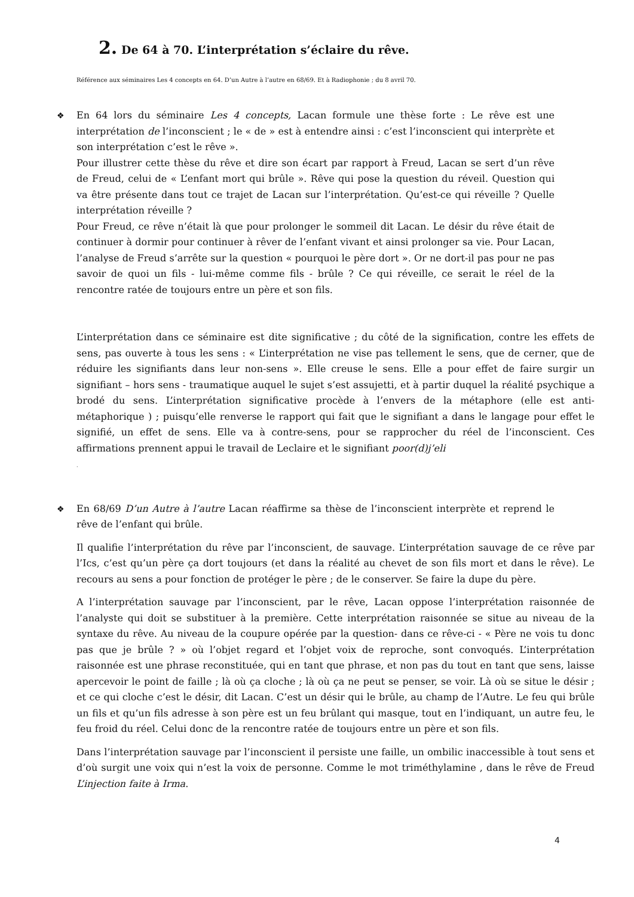2. De 64 à 70. L’interprétation s’éclaire du rêve.
Référence aux séminaires Les 4 concepts en 64. D’un Autre à l’autre en 68/69. Et à Radiophonie ; du 8 avril 70.
❖ En 64 lors du séminaire Les 4 concepts, Lacan formule une thèse forte : Le rêve est une interprétation de l’inconscient ; le « de » est à entendre ainsi : c’est l’inconscient qui interprète et son interprétation c’est le rêve ».
Pour illustrer cette thèse du rêve et dire son écart par rapport à Freud, Lacan se sert d’un rêve de Freud, celui de « L’enfant mort qui brûle ». Rêve qui pose la question du réveil. Question qui va être présente dans tout ce trajet de Lacan sur l’interprétation. Qu’est-ce qui réveille ? Quelle interprétation réveille ?
Pour Freud, ce rêve n’était là que pour prolonger le sommeil dit Lacan. Le désir du rêve était de continuer à dormir pour continuer à rêver de l’enfant vivant et ainsi prolonger sa vie. Pour Lacan, l’analyse de Freud s’arrête sur la question « pourquoi le père dort ». Or ne dort-il pas pour ne pas savoir de quoi un fils - lui-même comme fils - brûle ? Ce qui réveille, ce serait le réel de la rencontre ratée de toujours entre un père et son fils.
L’interprétation dans ce séminaire est dite significative ; du côté de la signification, contre les effets de sens, pas ouverte à tous les sens : « L’interprétation ne vise pas tellement le sens, que de cerner, que de réduire les signifiants dans leur non-sens ». Elle creuse le sens. Elle a pour effet de faire surgir un signifiant – hors sens - traumatique auquel le sujet s’est assujetti, et à partir duquel la réalité psychique a brodé du sens. L’interprétation significative procède à l’envers de la métaphore (elle est anti- métaphorique ) ; puisqu’elle renverse le rapport qui fait que le signifiant a dans le langage pour effet le signifié, un effet de sens. Elle va à contre-sens, pour se rapprocher du réel de l’inconscient. Ces affirmations prennent appui le travail de Leclaire et le signifiant poor(d)j’eli
.
❖ En 68/69 D’un Autre à l’autre Lacan réaffirme sa thèse de l’inconscient interprète et reprend le rêve de l’enfant qui brûle.
Il qualifie l’interprétation du rêve par l’inconscient, de sauvage. L’interprétation sauvage de ce rêve par l’Ics, c’est qu’un père ça dort toujours (et dans la réalité au chevet de son fils mort et dans le rêve). Le recours au sens a pour fonction de protéger le père ; de le conserver. Se faire la dupe du père.
A l’interprétation sauvage par l’inconscient, par le rêve, Lacan oppose l’interprétation raisonnée de l’analyste qui doit se substituer à la première. Cette interprétation raisonnée se situe au niveau de la syntaxe du rêve. Au niveau de la coupure opérée par la question- dans ce rêve-ci - « Père ne vois tu donc pas que je brûle ? » où l’objet regard et l’objet voix de reproche, sont convoqués. L’interprétation raisonnée est une phrase reconstituée, qui en tant que phrase, et non pas du tout en tant que sens, laisse apercevoir le point de faille ; là où ça cloche ; là où ça ne peut se penser, se voir. Là où se situe le désir ; et ce qui cloche c’est le désir, dit Lacan. C’est un désir qui le brûle, au champ de l’Autre. Le feu qui brûle un fils et qu’un fils adresse à son père est un feu brûlant qui masque, tout en l’indiquant, un autre feu, le feu froid du réel. Celui donc de la rencontre ratée de toujours entre un père et son fils.
Dans l’interprétation sauvage par l’inconscient il persiste une faille, un ombilic inaccessible à tout sens et d’où surgit une voix qui n’est la voix de personne. Comme le mot triméthylamine , dans le rêve de Freud L’injection faite à Irma.
4